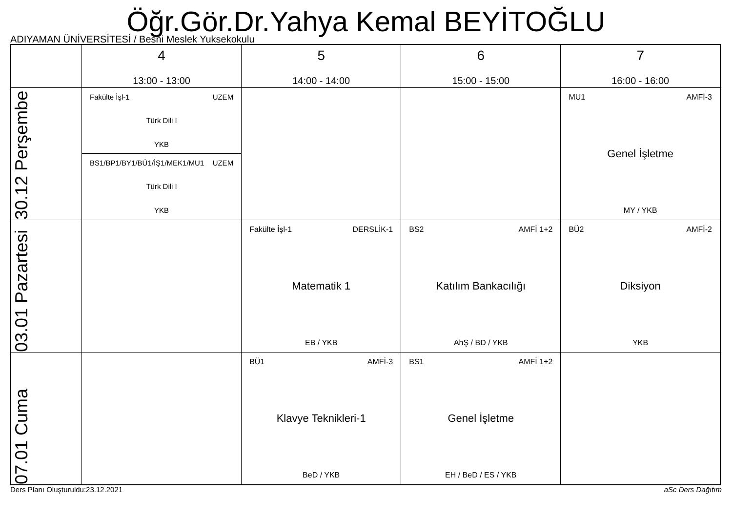Öğr.Gör.Dr.Yahya Kemal BEYİTOĞLU
ADIYAMAN ÜNİVERSİTESİ / Besni Meslek Yuksekokulu
| | 4 13:00 - 13:00 | 5 14:00 - 14:00 | 6 15:00 - 15:00 | 7 16:00 - 16:00 |
| --- | --- | --- | --- | --- |
| 30.12 Perşembe | Fakülte İşl-1 UZEM Türk Dili I YKB BS1/BP1/BY1/BÜ1/İŞ1/MEK1/MU1 UZEM Türk Dili I YKB | | | MU1 AMFİ-3 Genel İşletme MY / YKB |
| 03.01 Pazartesi | | Fakülte İşl-1 DERSLİK-1 Matematik 1 EB / YKB | BS2 AMFİ 1+2 Katılım Bankacılığı AhŞ / BD / YKB | BÜ2 AMFİ-2 Diksiyon YKB |
| 07.01 Cuma | | BÜ1 AMFİ-3 Klavye Teknikleri-1 BeD / YKB | BS1 AMFİ 1+2 Genel İşletme EH / BeD / ES / YKB | |
Ders Planı Oluşturuldu:23.12.2021 aSc Ders Dağıtım